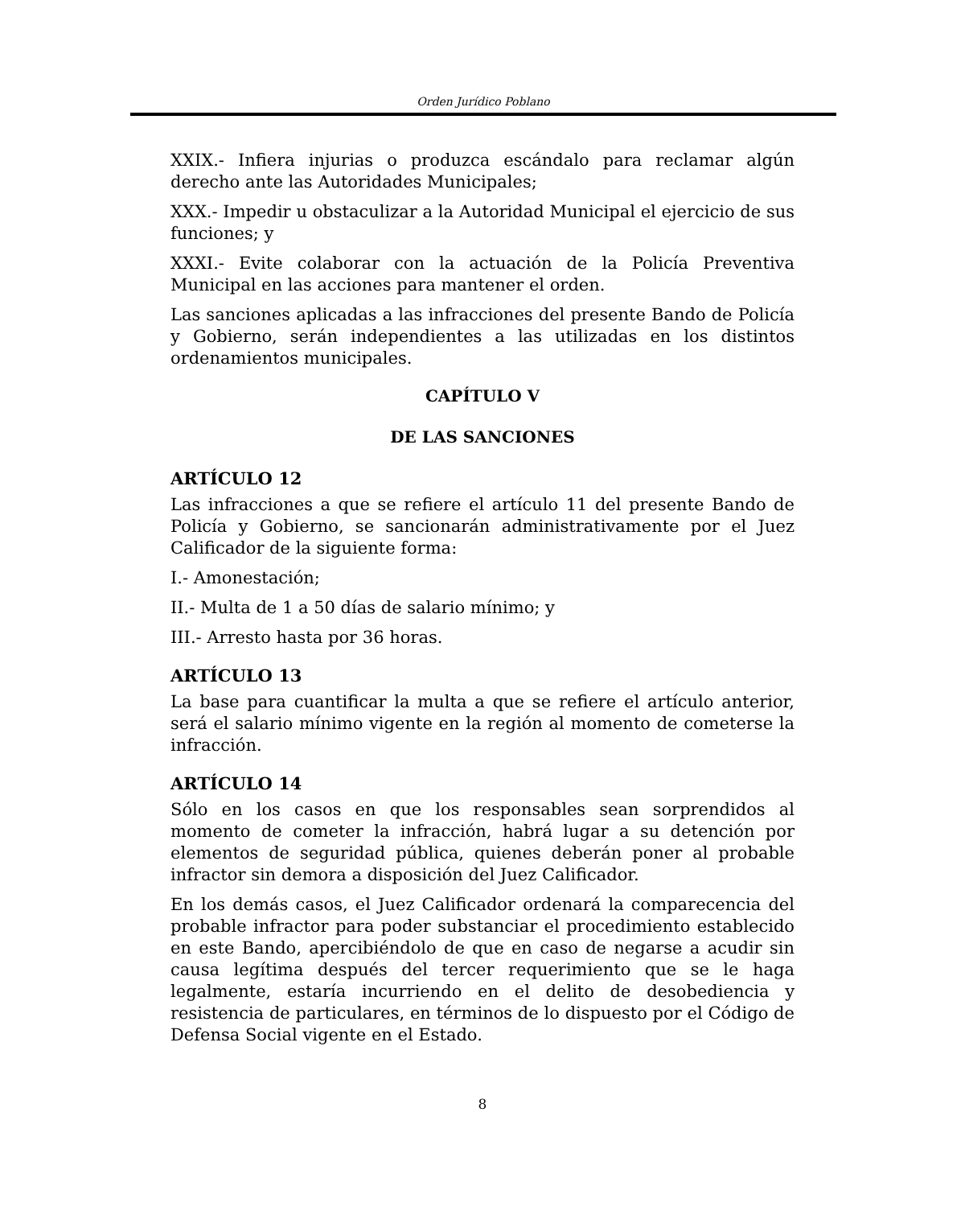Orden Jurídico Poblano
XXIX.- Infiera injurias o produzca escándalo para reclamar algún derecho ante las Autoridades Municipales;
XXX.- Impedir u obstaculizar a la Autoridad Municipal el ejercicio de sus funciones; y
XXXI.- Evite colaborar con la actuación de la Policía Preventiva Municipal en las acciones para mantener el orden.
Las sanciones aplicadas a las infracciones del presente Bando de Policía y Gobierno, serán independientes a las utilizadas en los distintos ordenamientos municipales.
CAPÍTULO V
DE LAS SANCIONES
ARTÍCULO 12
Las infracciones a que se refiere el artículo 11 del presente Bando de Policía y Gobierno, se sancionarán administrativamente por el Juez Calificador de la siguiente forma:
I.- Amonestación;
II.- Multa de 1 a 50 días de salario mínimo; y
III.- Arresto hasta por 36 horas.
ARTÍCULO 13
La base para cuantificar la multa a que se refiere el artículo anterior, será el salario mínimo vigente en la región al momento de cometerse la infracción.
ARTÍCULO 14
Sólo en los casos en que los responsables sean sorprendidos al momento de cometer la infracción, habrá lugar a su detención por elementos de seguridad pública, quienes deberán poner al probable infractor sin demora a disposición del Juez Calificador.
En los demás casos, el Juez Calificador ordenará la comparecencia del probable infractor para poder substanciar el procedimiento establecido en este Bando, apercibiéndolo de que en caso de negarse a acudir sin causa legítima después del tercer requerimiento que se le haga legalmente, estaría incurriendo en el delito de desobediencia y resistencia de particulares, en términos de lo dispuesto por el Código de Defensa Social vigente en el Estado.
8